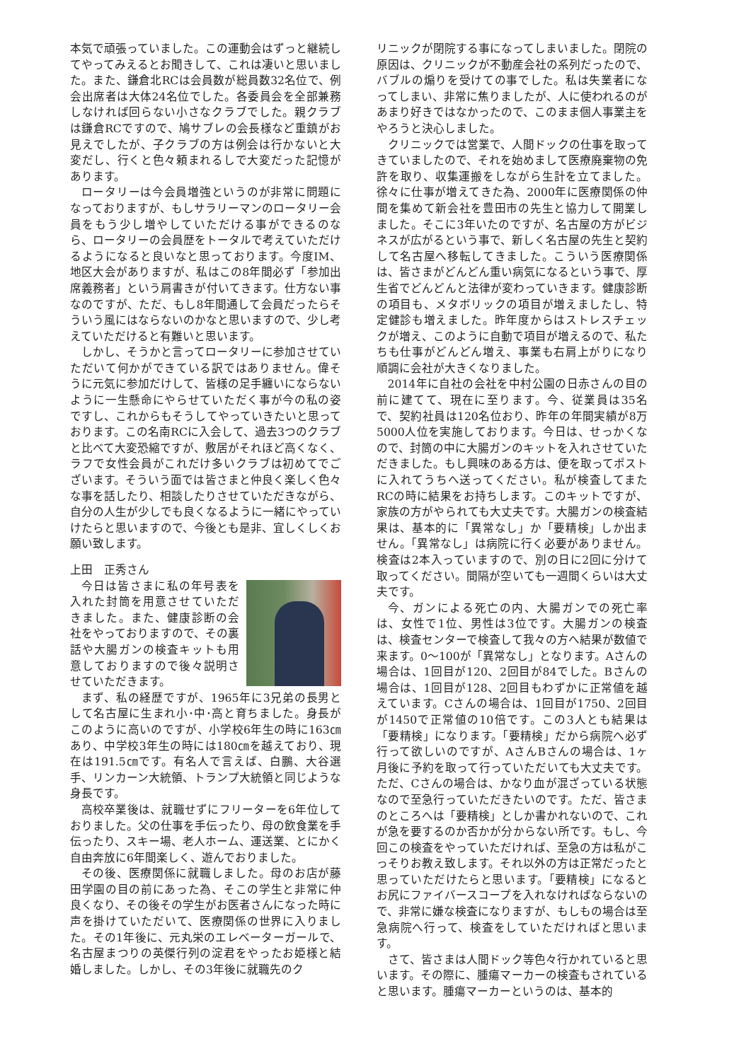本気で頑張っていました。この運動会はずっと継続してやってみえるとお聞きして、これは凄いと思いました。また、鎌倉北RCは会員数が総員数32名位で、例会出席者は大体24名位でした。各委員会を全部兼務しなければ回らない小さなクラブでした。親クラブは鎌倉RCですので、鳩サブレの会長様など重鎮がお見えでしたが、子クラブの方は例会は行かないと大変だし、行くと色々頼まれるしで大変だった記憶があります。
ロータリーは今会員増強というのが非常に問題になっておりますが、もしサラリーマンのロータリー会員をもう少し増やしていただける事ができるのなら、ロータリーの会員歴をトータルで考えていただけるようになると良いなと思っております。今度IM、地区大会がありますが、私はこの8年間必ず「参加出席義務者」という肩書きが付いてきます。仕方ない事なのですが、ただ、もし8年間通して会員だったらそういう風にはならないのかなと思いますので、少し考えていただけると有難いと思います。
しかし、そうかと言ってロータリーに参加させていただいて何かができている訳ではありません。偉そうに元気に参加だけして、皆様の足手纏いにならないように一生懸命にやらせていただく事が今の私の姿ですし、これからもそうしてやっていきたいと思っております。この名南RCに入会して、過去3つのクラブと比べて大変恐縮ですが、敷居がそれほど高くなく、ラフで女性会員がこれだけ多いクラブは初めてでございます。そういう面では皆さまと仲良く楽しく色々な事を話したり、相談したりさせていただきながら、自分の人生が少しでも良くなるように一緒にやっていけたらと思いますので、今後とも是非、宜しくしくお願い致します。
上田　正秀さん
今日は皆さまに私の年号表を入れた封筒を用意させていただきました。また、健康診断の会社をやっておりますので、その裏話や大腸ガンの検査キットも用意しておりますので後々説明させていただきます。
まず、私の経歴ですが、1965年に3兄弟の長男として名古屋に生まれ小･中･高と育ちました。身長がこのように高いのですが、小学校6年生の時に163㎝あり、中学校3年生の時には180㎝を越えており、現在は191.5㎝です。有名人で言えば、白鵬、大谷選手、リンカーン大統領、トランプ大統領と同じような身長です。
高校卒業後は、就職せずにフリーターを6年位しておりました。父の仕事を手伝ったり、母の飲食業を手伝ったり、スキー場、老人ホーム、運送業、とにかく自由奔放に6年間楽しく、遊んでおりました。
その後、医療関係に就職しました。母のお店が藤田学園の目の前にあった為、そこの学生と非常に仲良くなり、その後その学生がお医者さんになった時に声を掛けていただいて、医療関係の世界に入りました。その1年後に、元丸栄のエレベーターガールで、名古屋まつりの英傑行列の淀君をやったお姫様と結婚しました。しかし、その3年後に就職先のク
リニックが閉院する事になってしまいました。閉院の原因は、クリニックが不動産会社の系列だったので、バブルの煽りを受けての事でした。私は失業者になってしまい、非常に焦りましたが、人に使われるのがあまり好きではなかったので、このまま個人事業主をやろうと決心しました。
クリニックでは営業で、人間ドックの仕事を取ってきていましたので、それを始めまして医療廃棄物の免許を取り、収集運搬をしながら生計を立てました。徐々に仕事が増えてきた為、2000年に医療関係の仲間を集めて新会社を豊田市の先生と協力して開業しました。そこに3年いたのですが、名古屋の方がビジネスが広がるという事で、新しく名古屋の先生と契約して名古屋へ移転してきました。こういう医療関係は、皆さまがどんどん重い病気になるという事で、厚生省でどんどんと法律が変わっていきます。健康診断の項目も、メタボリックの項目が増えましたし、特定健診も増えました。昨年度からはストレスチェックが増え、このように自動で項目が増えるので、私たちも仕事がどんどん増え、事業も右肩上がりになり順調に会社が大きくなりました。
2014年に自社の会社を中村公園の日赤さんの目の前に建てて、現在に至ります。今、従業員は35名で、契約社員は120名位おり、昨年の年間実績が8万5000人位を実施しております。今日は、せっかくなので、封筒の中に大腸ガンのキットを入れさせていただきました。もし興味のある方は、便を取ってポストに入れてうちへ送ってください。私が検査してまたRCの時に結果をお持ちします。このキットですが、家族の方がやられても大丈夫です。大腸ガンの検査結果は、基本的に「異常なし」か「要精検」しか出ません。「異常なし」は病院に行く必要がありません。検査は2本入っていますので、別の日に2回に分けて取ってください。間隔が空いても一週間くらいは大丈夫です。
今、ガンによる死亡の内、大腸ガンでの死亡率は、女性で1位、男性は3位です。大腸ガンの検査は、検査センターで検査して我々の方へ結果が数値で来ます。0～100が「異常なし」となります。Aさんの場合は、1回目が120、2回目が84でした。Bさんの場合は、1回目が128、2回目もわずかに正常値を越えています。Cさんの場合は、1回目が1750、2回目が1450で正常値の10倍です。この3人とも結果は「要精検」になります。「要精検」だから病院へ必ず行って欲しいのですが、AさんBさんの場合は、1ヶ月後に予約を取って行っていただいても大丈夫です。ただ、Cさんの場合は、かなり血が混ざっている状態なので至急行っていただきたいのです。ただ、皆さまのところへは「要精検」としか書かれないので、これが急を要するのか否かが分からない所です。もし、今回この検査をやっていただければ、至急の方は私がこっそりお教え致します。それ以外の方は正常だったと思っていただけたらと思います。「要精検」になるとお尻にファイバースコープを入れなければならないので、非常に嫌な検査になりますが、もしもの場合は至急病院へ行って、検査をしていただければと思います。
さて、皆さまは人間ドック等色々行かれていると思います。その際に、腫瘍マーカーの検査もされていると思います。腫瘍マーカーというのは、基本的